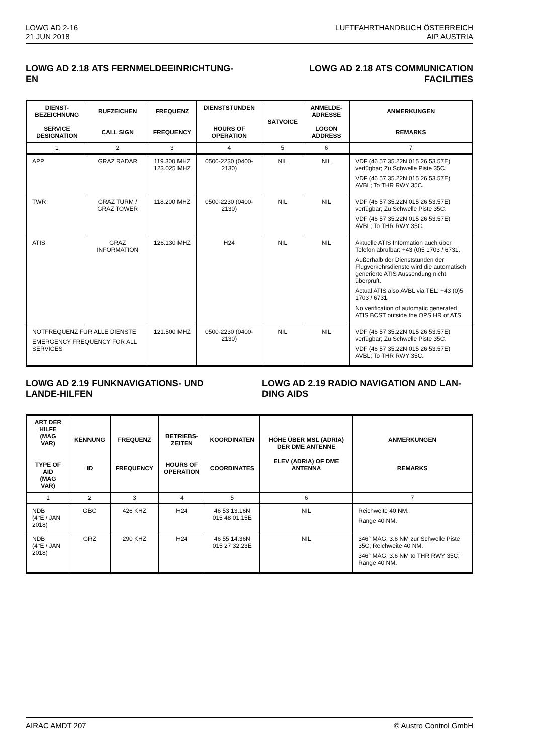LOWG AD 2-16
21 JUN 2018
LUFTFAHRTHANDBUCH ÖSTERREICH
AIP AUSTRIA
LOWG AD 2.18 ATS FERNMELDEEINRICHTUNG-EN
LOWG AD 2.18 ATS COMMUNICATION FACILITIES
| DIENST- BEZEICHNUNG SERVICE DESIGNATION | RUFZEICHEN CALL SIGN | FREQUENZ FREQUENCY | DIENSTSTUNDEN HOURS OF OPERATION | SATVOICE | ANMELDE- ADRESSE LOGON ADDRESS | ANMERKUNGEN REMARKS |
| --- | --- | --- | --- | --- | --- | --- |
| 1 | 2 | 3 | 4 | 5 | 6 | 7 |
| APP | GRAZ RADAR | 119.300 MHZ 123.025 MHZ | 0500-2230 (0400-2130) | NIL | NIL | VDF (46 57 35.22N 015 26 53.57E) verfügbar; Zu Schwelle Piste 35C. VDF (46 57 35.22N 015 26 53.57E) AVBL; To THR RWY 35C. |
| TWR | GRAZ TURM / GRAZ TOWER | 118.200 MHZ | 0500-2230 (0400-2130) | NIL | NIL | VDF (46 57 35.22N 015 26 53.57E) verfügbar; Zu Schwelle Piste 35C. VDF (46 57 35.22N 015 26 53.57E) AVBL; To THR RWY 35C. |
| ATIS | GRAZ INFORMATION | 126.130 MHZ | H24 | NIL | NIL | Aktuelle ATIS Information auch über Telefon abrufbar: +43 (0)5 1703 / 6731. Außerhalb der Dienststunden der Flugverkehrsdienste wird die automatisch generierte ATIS Aussendung nicht überprüft. Actual ATIS also AVBL via TEL: +43 (0)5 1703 / 6731. No verification of automatic generated ATIS BCST outside the OPS HR of ATS. |
| NOTFREQUENZ FÜR ALLE DIENSTE EMERGENCY FREQUENCY FOR ALL SERVICES | | 121.500 MHZ | 0500-2230 (0400-2130) | NIL | NIL | VDF (46 57 35.22N 015 26 53.57E) verfügbar; Zu Schwelle Piste 35C. VDF (46 57 35.22N 015 26 53.57E) AVBL; To THR RWY 35C. |
LOWG AD 2.19 FUNKNAVIGATIONS- UND LANDE-HILFEN
LOWG AD 2.19 RADIO NAVIGATION AND LAN-DING AIDS
| ART DER HILFE (MAG VAR) TYPE OF AID (MAG VAR) | KENNUNG ID | FREQUENZ FREQUENCY | BETRIEBS- ZEITEN HOURS OF OPERATION | KOORDINATEN COORDINATES | HÖHE ÜBER MSL (ADRIA) DER DME ANTENNE ELEV (ADRIA) OF DME ANTENNA | ANMERKUNGEN REMARKS |
| --- | --- | --- | --- | --- | --- | --- |
| 1 | 2 | 3 | 4 | 5 | 6 | 7 |
| NDB (4°E / JAN 2018) | GBG | 426 KHZ | H24 | 46 53 13.16N 015 48 01.15E | NIL | Reichweite 40 NM. Range 40 NM. |
| NDB (4°E / JAN 2018) | GRZ | 290 KHZ | H24 | 46 55 14.36N 015 27 32.23E | NIL | 346° MAG, 3.6 NM zur Schwelle Piste 35C; Reichweite 40 NM. 346° MAG, 3.6 NM to THR RWY 35C; Range 40 NM. |
AIRAC AMDT 207 © Austro Control GmbH